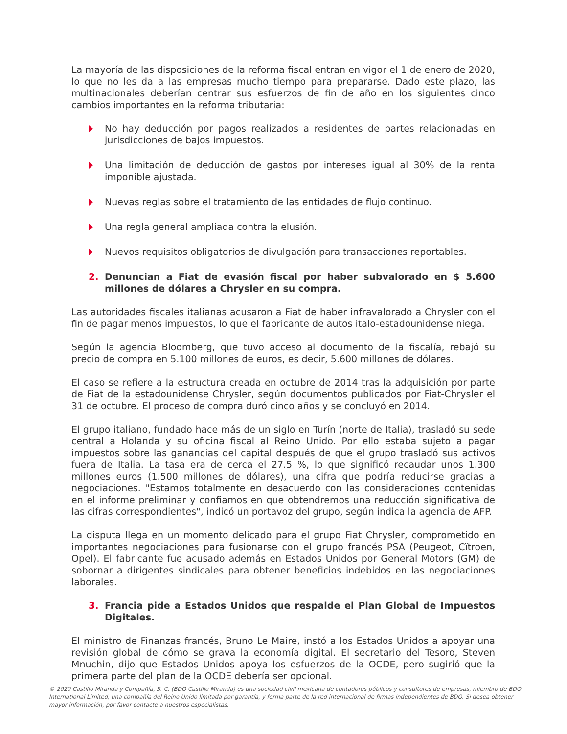La mayoría de las disposiciones de la reforma fiscal entran en vigor el 1 de enero de 2020, lo que no les da a las empresas mucho tiempo para prepararse. Dado este plazo, las multinacionales deberían centrar sus esfuerzos de fin de año en los siguientes cinco cambios importantes en la reforma tributaria:
No hay deducción por pagos realizados a residentes de partes relacionadas en jurisdicciones de bajos impuestos.
Una limitación de deducción de gastos por intereses igual al 30% de la renta imponible ajustada.
Nuevas reglas sobre el tratamiento de las entidades de flujo continuo.
Una regla general ampliada contra la elusión.
Nuevos requisitos obligatorios de divulgación para transacciones reportables.
2. Denuncian a Fiat de evasión fiscal por haber subvalorado en $ 5.600 millones de dólares a Chrysler en su compra.
Las autoridades fiscales italianas acusaron a Fiat de haber infravalorado a Chrysler con el fin de pagar menos impuestos, lo que el fabricante de autos italo-estadounidense niega.
Según la agencia Bloomberg, que tuvo acceso al documento de la fiscalía, rebajó su precio de compra en 5.100 millones de euros, es decir, 5.600 millones de dólares.
El caso se refiere a la estructura creada en octubre de 2014 tras la adquisición por parte de Fiat de la estadounidense Chrysler, según documentos publicados por Fiat-Chrysler el 31 de octubre. El proceso de compra duró cinco años y se concluyó en 2014.
El grupo italiano, fundado hace más de un siglo en Turín (norte de Italia), trasladó su sede central a Holanda y su oficina fiscal al Reino Unido. Por ello estaba sujeto a pagar impuestos sobre las ganancias del capital después de que el grupo trasladó sus activos fuera de Italia. La tasa era de cerca el 27.5 %, lo que significó recaudar unos 1.300 millones euros (1.500 millones de dólares), una cifra que podría reducirse gracias a negociaciones. "Estamos totalmente en desacuerdo con las consideraciones contenidas en el informe preliminar y confiamos en que obtendremos una reducción significativa de las cifras correspondientes", indicó un portavoz del grupo, según indica la agencia de AFP.
La disputa llega en un momento delicado para el grupo Fiat Chrysler, comprometido en importantes negociaciones para fusionarse con el grupo francés PSA (Peugeot, Cïtroen, Opel). El fabricante fue acusado además en Estados Unidos por General Motors (GM) de sobornar a dirigentes sindicales para obtener beneficios indebidos en las negociaciones laborales.
3. Francia pide a Estados Unidos que respalde el Plan Global de Impuestos Digitales.
El ministro de Finanzas francés, Bruno Le Maire, instó a los Estados Unidos a apoyar una revisión global de cómo se grava la economía digital. El secretario del Tesoro, Steven Mnuchin, dijo que Estados Unidos apoya los esfuerzos de la OCDE, pero sugirió que la primera parte del plan de la OCDE debería ser opcional.
© 2020 Castillo Miranda y Compañía, S. C. (BDO Castillo Miranda) es una sociedad civil mexicana de contadores públicos y consultores de empresas, miembro de BDO International Limited, una compañía del Reino Unido limitada por garantía, y forma parte de la red internacional de firmas independientes de BDO. Si desea obtener mayor información, por favor contacte a nuestros especialistas.